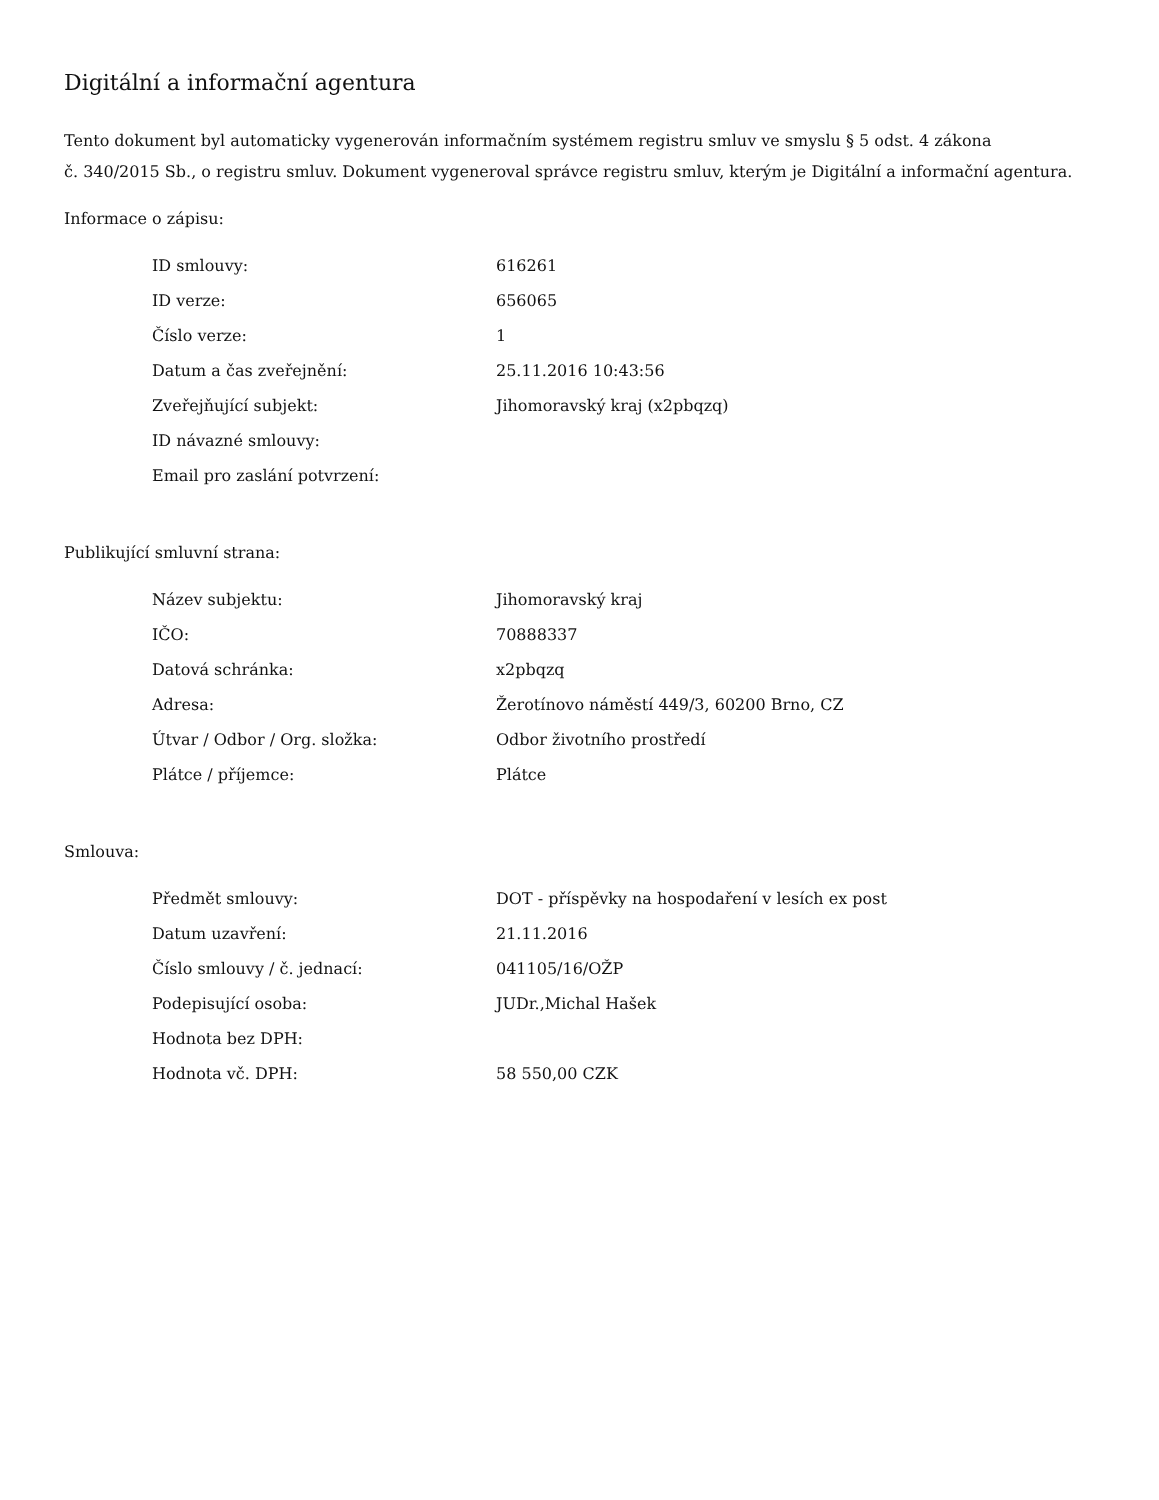Digitální a informační agentura
Tento dokument byl automaticky vygenerován informačním systémem registru smluv ve smyslu § 5 odst. 4 zákona
č. 340/2015 Sb., o registru smluv. Dokument vygeneroval správce registru smluv, kterým je Digitální a informační agentura.
Informace o zápisu:
| ID smlouvy: | 616261 |
| ID verze: | 656065 |
| Číslo verze: | 1 |
| Datum a čas zveřejnění: | 25.11.2016 10:43:56 |
| Zveřejňující subjekt: | Jihomoravský kraj (x2pbqzq) |
| ID návazné smlouvy: | |
| Email pro zaslání potvrzení: | |
Publikující smluvní strana:
| Název subjektu: | Jihomoravský kraj |
| IČO: | 70888337 |
| Datová schránka: | x2pbqzq |
| Adresa: | Žerotínovo náměstí 449/3, 60200 Brno, CZ |
| Útvar / Odbor / Org. složka: | Odbor životního prostředí |
| Plátce / příjemce: | Plátce |
Smlouva:
| Předmět smlouvy: | DOT - příspěvky na hospodaření v lesích ex post |
| Datum uzavření: | 21.11.2016 |
| Číslo smlouvy / č. jednací: | 041105/16/OŽP |
| Podepisující osoba: | JUDr.,Michal Hašek |
| Hodnota bez DPH: | |
| Hodnota vč. DPH: | 58 550,00 CZK |